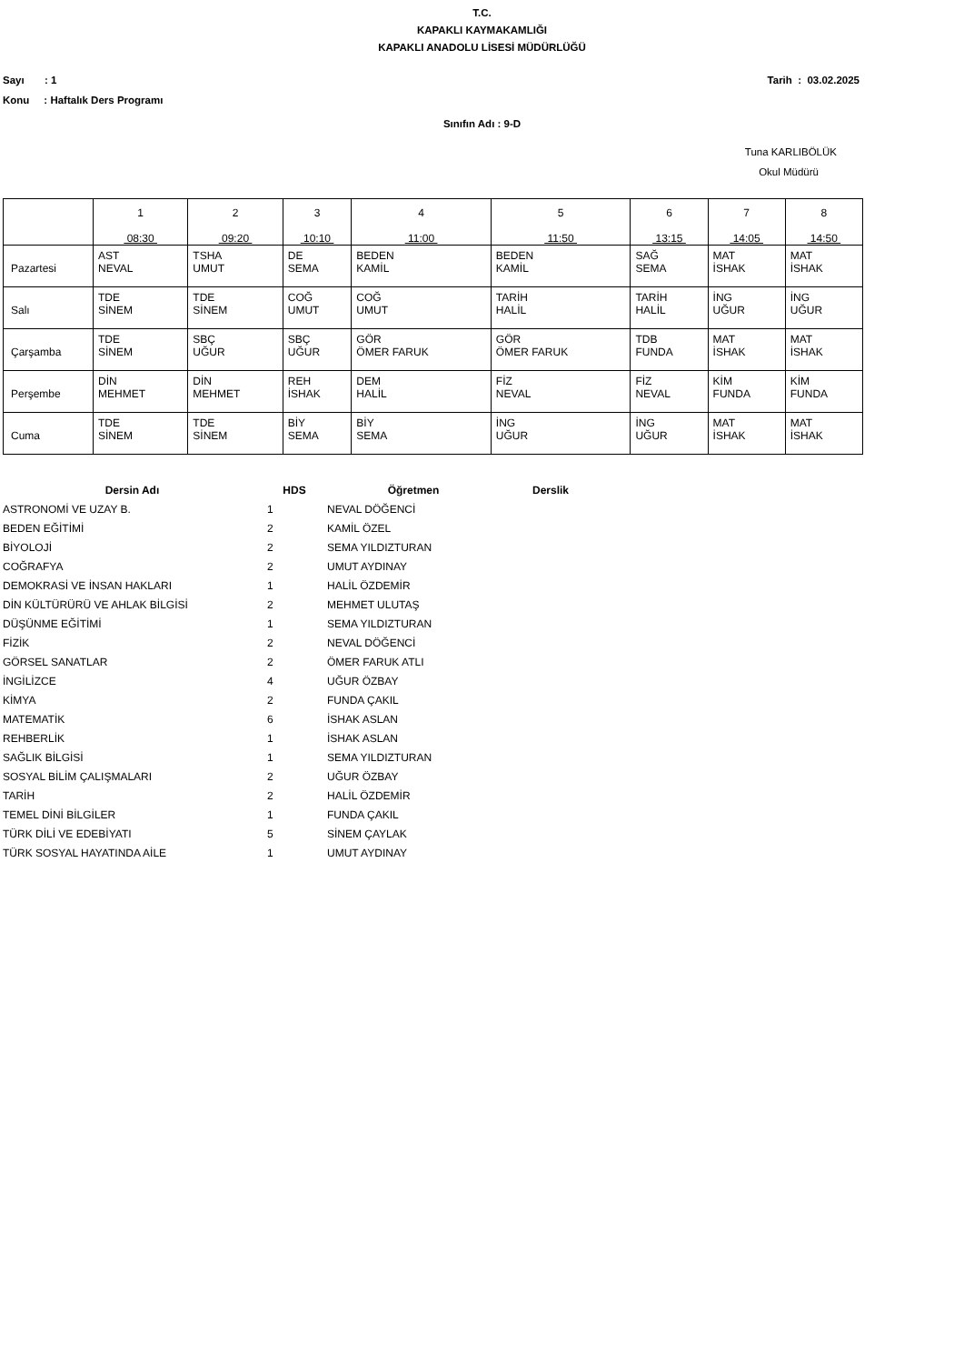T.C.
KAPAKLI KAYMAKAMLIĞI
KAPAKLI ANADOLU LİSESİ MÜDÜRLÜĞÜ
Sayı : 1 Tarih : 03.02.2025
Konu : Haftalık Ders Programı
Sınıfın Adı : 9-D
Tuna KARLIBÖLÜK
Okul Müdürü
| | 1 08:30 | 2 09:20 | 3 10:10 | 4 11:00 | 5 11:50 | 6 13:15 | 7 14:05 | 8 14:50 |
| Pazartesi | AST NEVAL | TSHA UMUT | DE SEMA | BEDEN KAMİL | BEDEN KAMİL | SAĞ SEMA | MAT İSHAK | MAT İSHAK |
| Salı | TDE SİNEM | TDE SİNEM | COĞ UMUT | COĞ UMUT | TARİH HALİL | TARİH HALİL | İNG UĞUR | İNG UĞUR |
| Çarşamba | TDE SİNEM | SBÇ UĞUR | SBÇ UĞUR | GÖR ÖMER FARUK | GÖR ÖMER FARUK | TDB FUNDA | MAT İSHAK | MAT İSHAK |
| Perşembe | DİN MEHMET | DİN MEHMET | REH İSHAK | DEM HALİL | FİZ NEVAL | FİZ NEVAL | KİM FUNDA | KİM FUNDA |
| Cuma | TDE SİNEM | TDE SİNEM | BİY SEMA | BİY SEMA | İNG UĞUR | İNG UĞUR | MAT İSHAK | MAT İSHAK |
| Dersin Adı | HDS | Öğretmen | Derslik |
| --- | --- | --- | --- |
| ASTRONOMİ VE UZAY B. | 1 | NEVAL DÖĞENCİ | |
| BEDEN EĞİTİMİ | 2 | KAMİL ÖZEL | |
| BİYOLOJİ | 2 | SEMA YILDIZTURAN | |
| COĞRAFYA | 2 | UMUT AYDINAY | |
| DEMOKRASİ VE İNSAN HAKLARI | 1 | HALİL ÖZDEMİR | |
| DİN KÜLTÜRÜRÜ VE AHLAK BİLGİSİ | 2 | MEHMET ULUTAŞ | |
| DÜŞÜNME EĞİTİMİ | 1 | SEMA YILDIZTURAN | |
| FİZİK | 2 | NEVAL DÖĞENCİ | |
| GÖRSEL SANATLAR | 2 | ÖMER FARUK ATLI | |
| İNGİLİZCE | 4 | UĞUR ÖZBAY | |
| KİMYA | 2 | FUNDA ÇAKIL | |
| MATEMATİK | 6 | İSHAK ASLAN | |
| REHBERLİK | 1 | İSHAK ASLAN | |
| SAĞLIK BİLGİSİ | 1 | SEMA YILDIZTURAN | |
| SOSYAL BİLİM ÇALIŞMALARI | 2 | UĞUR ÖZBAY | |
| TARİH | 2 | HALİL ÖZDEMİR | |
| TEMEL DİNİ BİLGİLER | 1 | FUNDA ÇAKIL | |
| TÜRK DİLİ VE EDEBİYATI | 5 | SİNEM ÇAYLAK | |
| TÜRK SOSYAL HAYATINDA AİLE | 1 | UMUT AYDINAY | |